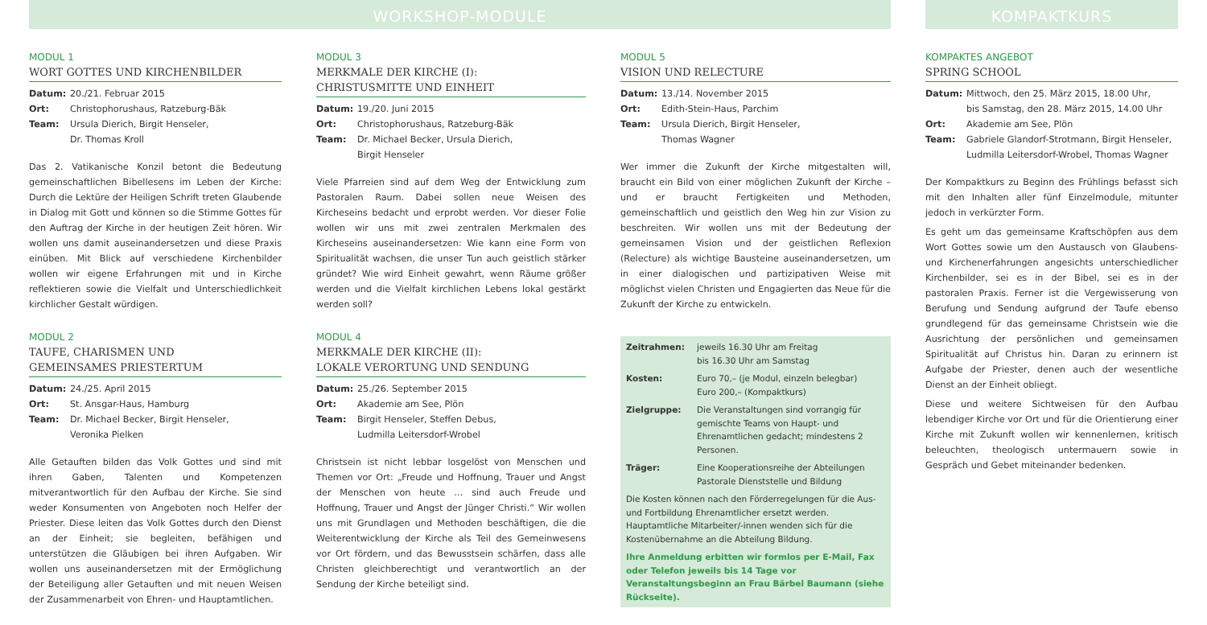WORKSHOP-MODULE KOMPAKTKURS
MODUL 1
WORT GOTTES UND KIRCHENBILDER
Datum: 20./21. Februar 2015 Ort: Christophorushaus, Ratzeburg-Bäk Team: Ursula Dierich, Birgit Henseler,
Dr. Thomas Kroll
Das 2. Vatikanische Konzil betont die Bedeutung gemeinschaftlichen Bibellesens im Leben der Kirche: Durch die Lektüre der Heiligen Schrift treten Glaubende in Dialog mit Gott und können so die Stimme Gottes für den Auftrag der Kirche in der heutigen Zeit hören. Wir wollen uns damit auseinandersetzen und diese Praxis einüben. Mit Blick auf verschiedene Kirchenbilder wollen wir eigene Erfahrungen mit und in Kirche reflektieren sowie die Vielfalt und Unterschiedlichkeit kirchlicher Gestalt würdigen.
MODUL 2
TAUFE, CHARISMEN UND
GEMEINSAMES PRIESTERTUM
Datum: 24./25. April 2015 Ort: St. Ansgar-Haus, Hamburg Team: Dr. Michael Becker, Birgit Henseler,
Veronika Pielken
Alle Getauften bilden das Volk Gottes und sind mit ihren Gaben, Talenten und Kompetenzen mitverantwortlich für den Aufbau der Kirche. Sie sind weder Konsumenten von Angeboten noch Helfer der Priester. Diese leiten das Volk Gottes durch den Dienst an der Einheit; sie begleiten, befähigen und unterstützen die Gläubigen bei ihren Aufgaben. Wir wollen uns auseinandersetzen mit der Ermöglichung der Beteiligung aller Getauften und mit neuen Weisen der Zusammenarbeit von Ehren- und Hauptamtlichen.
MODUL 3
MERKMALE DER KIRCHE (I):
CHRISTUSMITTE UND EINHEIT
Datum: 19./20. Juni 2015 Ort: Christophorushaus, Ratzeburg-Bäk Team: Dr. Michael Becker, Ursula Dierich,
Birgit Henseler
Viele Pfarreien sind auf dem Weg der Entwicklung zum Pastoralen Raum. Dabei sollen neue Weisen des Kircheseins bedacht und erprobt werden. Vor dieser Folie wollen wir uns mit zwei zentralen Merkmalen des Kircheseins auseinandersetzen: Wie kann eine Form von Spiritualität wachsen, die unser Tun auch geistlich stärker gründet? Wie wird Einheit gewahrt, wenn Räume größer werden und die Vielfalt kirchlichen Lebens lokal gestärkt werden soll?
MODUL 4
MERKMALE DER KIRCHE (II):
LOKALE VERORTUNG UND SENDUNG
Datum: 25./26. September 2015 Ort: Akademie am See, Plön Team: Birgit Henseler, Steffen Debus,
Ludmilla Leitersdorf-Wrobel
Christsein ist nicht lebbar losgelöst von Menschen und Themen vor Ort: „Freude und Hoffnung, Trauer und Angst der Menschen von heute … sind auch Freude und Hoffnung, Trauer und Angst der Jünger Christi.“ Wir wollen uns mit Grundlagen und Methoden beschäftigen, die die Weiterentwicklung der Kirche als Teil des Gemeinwesens vor Ort fördern, und das Bewusstsein schärfen, dass alle Christen gleichberechtigt und verantwortlich an der Sendung der Kirche beteiligt sind.
MODUL 5
VISION UND RELECTURE
Datum: 13./14. November 2015 Ort: Edith-Stein-Haus, Parchim Team: Ursula Dierich, Birgit Henseler,
Thomas Wagner
Wer immer die Zukunft der Kirche mitgestalten will, braucht ein Bild von einer möglichen Zukunft der Kirche – und er braucht Fertigkeiten und Methoden, gemeinschaftlich und geistlich den Weg hin zur Vision zu beschreiten. Wir wollen uns mit der Bedeutung der gemeinsamen Vision und der geistlichen Reflexion (Relecture) als wichtige Bausteine auseinandersetzen, um in einer dialogischen und partizipativen Weise mit möglichst vielen Christen und Engagierten das Neue für die Zukunft der Kirche zu entwickeln.
Zeitrahmen: jeweils 16.30 Uhr am Freitag
bis 16.30 Uhr am Samstag Kosten: Euro 70,– (je Modul, einzeln belegbar)
Euro 200,– (Kompaktkurs) Zielgruppe: Die Veranstaltungen sind vorrangig für gemischte Teams von Haupt- und Ehrenamtlichen gedacht; mindestens 2 Personen. Träger: Eine Kooperationsreihe der Abteilungen
Pastorale Dienststelle und Bildung
Die Kosten können nach den Förderregelungen für die Aus- und Fortbildung Ehrenamtlicher ersetzt werden. Hauptamtliche Mitarbeiter/-innen wenden sich für die Kostenübernahme an die Abteilung Bildung.
Ihre Anmeldung erbitten wir formlos per E-Mail, Fax oder Telefon jeweils bis 14 Tage vor Veranstaltungsbeginn an Frau Bärbel Baumann (siehe Rückseite).
KOMPAKTES ANGEBOT
SPRING SCHOOL
Datum: Mittwoch, den 25. März 2015, 18.00 Uhr,
bis Samstag, den 28. März 2015, 14.00 Uhr Ort: Akademie am See, Plön Team: Gabriele Glandorf-Strotmann, Birgit Henseler, Ludmilla Leitersdorf-Wrobel, Thomas Wagner
Der Kompaktkurs zu Beginn des Frühlings befasst sich mit den Inhalten aller fünf Einzelmodule, mitunter jedoch in verkürzter Form.
Es geht um das gemeinsame Kraftschöpfen aus dem Wort Gottes sowie um den Austausch von Glaubens- und Kirchenerfahrungen angesichts unterschiedlicher Kirchenbilder, sei es in der Bibel, sei es in der pastoralen Praxis. Ferner ist die Vergewisserung von Berufung und Sendung aufgrund der Taufe ebenso grundlegend für das gemeinsame Christsein wie die Ausrichtung der persönlichen und gemeinsamen Spiritualität auf Christus hin. Daran zu erinnern ist Aufgabe der Priester, denen auch der wesentliche Dienst an der Einheit obliegt.
Diese und weitere Sichtweisen für den Aufbau lebendiger Kirche vor Ort und für die Orientierung einer Kirche mit Zukunft wollen wir kennenlernen, kritisch beleuchten, theologisch untermauern sowie in Gespräch und Gebet miteinander bedenken.